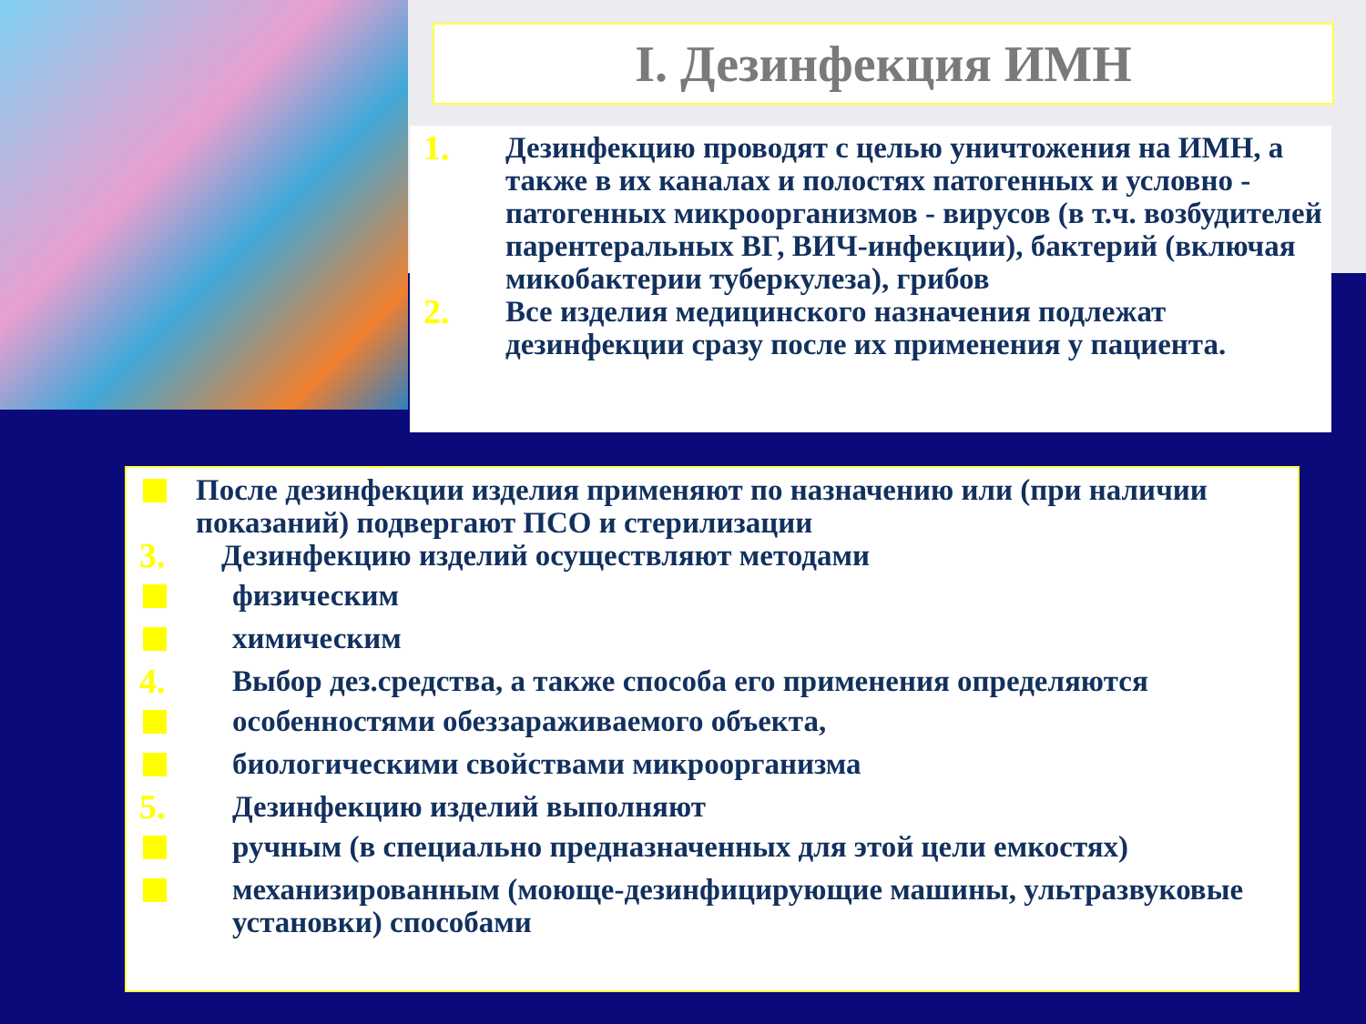I. Дезинфекция ИМН
1. Дезинфекцию проводят с целью уничтожения на ИМН, а также в их каналах и полостях патогенных и условно - патогенных микроорганизмов - вирусов (в т.ч. возбудителей парентеральных ВГ, ВИЧ-инфекции), бактерий (включая микобактерии туберкулеза), грибов
2. Все изделия медицинского назначения подлежат дезинфекции сразу после их применения у пациента.
После дезинфекции изделия применяют по назначению или (при наличии показаний) подвергают ПСО и стерилизации
3. Дезинфекцию изделий осуществляют методами
физическим
химическим
4. Выбор дез.средства, а также способа его применения определяются
особенностями обеззараживаемого объекта,
биологическими свойствами микроорганизма
5. Дезинфекцию изделий выполняют
ручным (в специально предназначенных для этой цели емкостях)
механизированным (моюще-дезинфицирующие машины, ультразвуковые установки) способами